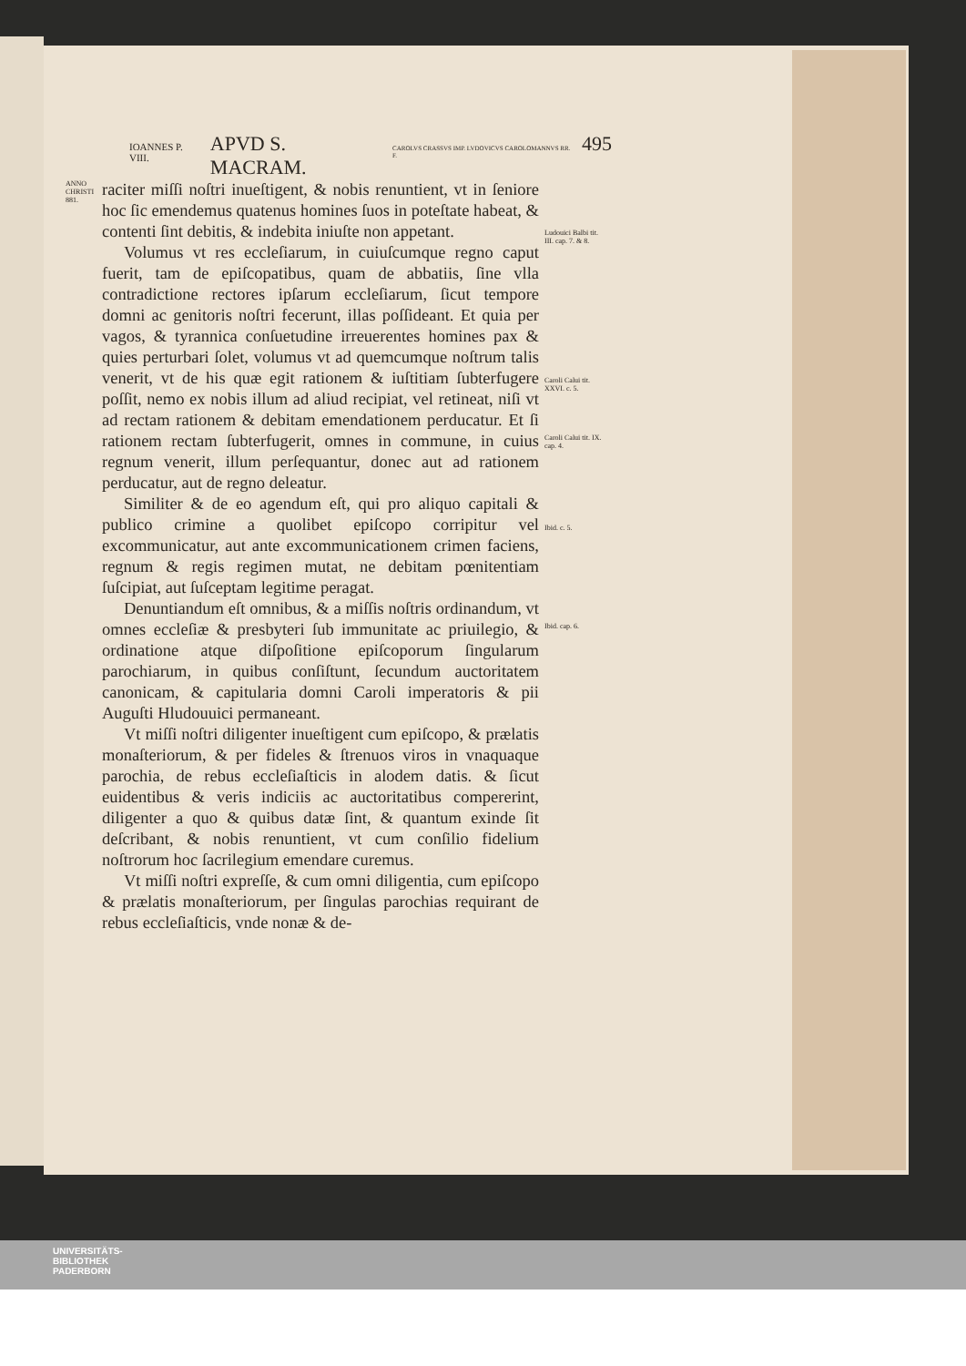IOANNES P. VIII. APVD S. MACRAM. CAROLVS CRASSVS IMP. LVDOVICVS CAROLOMANNVS RR. F. 495
ANNO CHRISTI 881.
raciter miſſi noſtri inueſtigent, & nobis renuntient, vt in ſeniore hoc ſic emendemus quatenus homines ſuos in poteſtate habeat, & contenti ſint debitis, & indebita iniuſte non appetant.
Volumus vt res eccleſiarum, in cuiuſcumque regno caput fuerit, tam de epiſcopatibus, quam de abbatiis, ſine vlla contradictione rectores ipſarum eccleſiarum, ſicut tempore domni ac genitoris noſtri fecerunt, illas poſſideant. Et quia per vagos, & tyrannica conſuetudine irreuerentes homines pax & quies perturbari ſolet, volumus vt ad quemcumque noſtrum talis venerit, vt de his quæ egit rationem & iuſtitiam ſubterfugere poſſit, nemo ex nobis illum ad aliud recipiat, vel retineat, niſi vt ad rectam rationem & debitam emendationem perducatur. Et ſi rationem rectam ſubterfugerit, omnes in commune, in cuius regnum venerit, illum perſequantur, donec aut ad rationem perducatur, aut de regno deleatur.
Similiter & de eo agendum eſt, qui pro aliquo capitali & publico crimine a quolibet epiſcopo corripitur vel excommunicatur, aut ante excommunicationem crimen faciens, regnum & regis regimen mutat, ne debitam pœnitentiam ſuſcipiat, aut ſuſceptam legitime peragat.
Denuntiandum eſt omnibus, & a miſſis noſtris ordinandum, vt omnes eccleſiæ & presbyteri ſub immunitate ac priuilegio, & ordinatione atque diſpoſitione epiſcoporum ſingularum parochiarum, in quibus conſiſtunt, ſecundum auctoritatem canonicam, & capitularia domni Caroli imperatoris & pii Auguſti Hludouuici permaneant.
Vt miſſi noſtri diligenter inueſtigent cum epiſcopo, & prælatis monaſteriorum, & per fideles & ſtrenuos viros in vnaquaque parochia, de rebus eccleſiaſticis in alodem datis. & ſicut euidentibus & veris indiciis ac auctoritatibus compererint, diligenter a quo & quibus datæ ſint, & quantum exinde ſit deſcribant, & nobis renuntient, vt cum conſilio fidelium noſtrorum hoc ſacrilegium emendare curemus.
Vt miſſi noſtri expreſſe, & cum omni diligentia, cum epiſcopo & prælatis monaſteriorum, per ſingulas parochias requirant de rebus eccleſiaſticis, vnde nonæ & de-
Ludouici Balbi tit. III. cap. 7. & 8.
Caroli Calui tit. XXVI. c. 5.
Caroli Calui tit. IX. cap. 4.
Ibid. c. 5.
Ibid. cap. 6.
UNIVERSITÄTS-
BIBLIOTHEK
PADERBORN